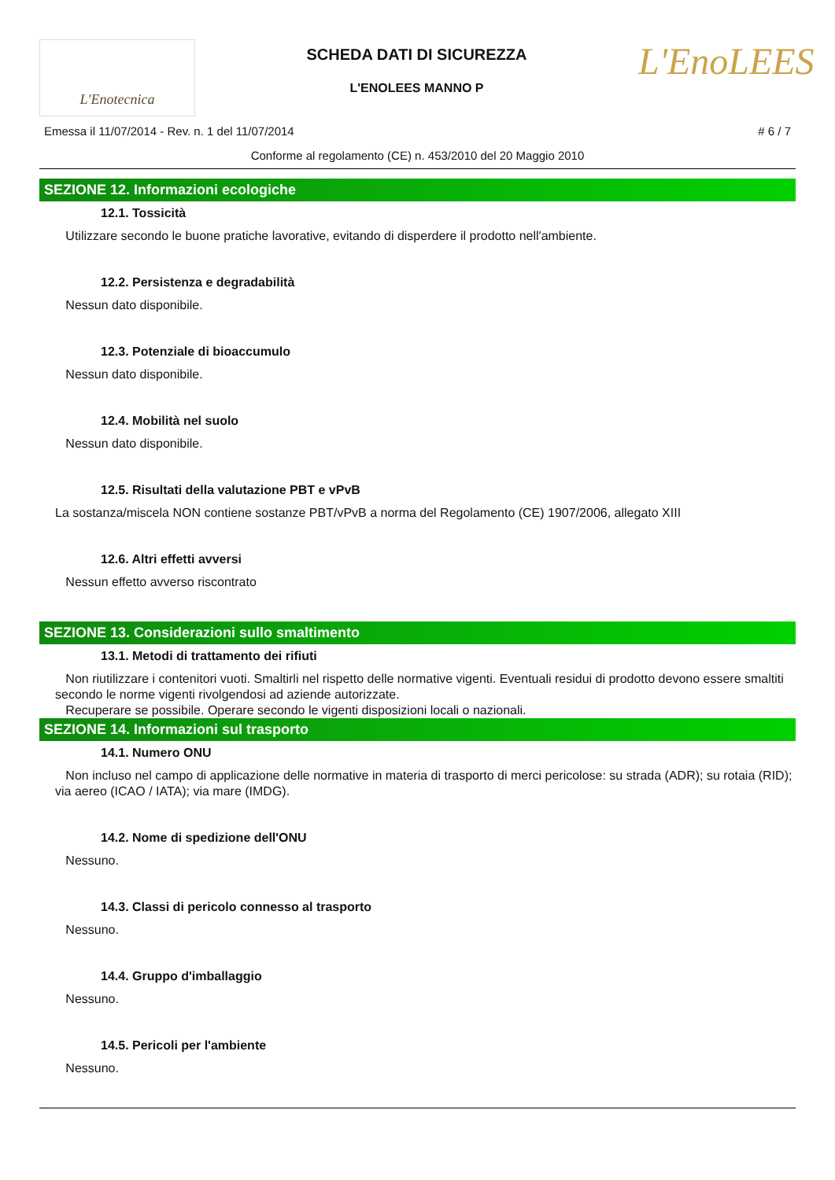L'Enotecnica
SCHEDA DATI DI SICUREZZA
L'ENOLEES MANNO P
L'EnoLEES
Emessa il 11/07/2014 - Rev. n. 1 del 11/07/2014 # 6 / 7
Conforme al regolamento (CE) n. 453/2010 del 20 Maggio 2010
SEZIONE 12. Informazioni ecologiche
12.1. Tossicità
Utilizzare secondo le buone pratiche lavorative, evitando di disperdere il prodotto nell'ambiente.
12.2. Persistenza e degradabilità
Nessun dato disponibile.
12.3. Potenziale di bioaccumulo
Nessun dato disponibile.
12.4. Mobilità nel suolo
Nessun dato disponibile.
12.5. Risultati della valutazione PBT e vPvB
La sostanza/miscela NON contiene sostanze PBT/vPvB a norma del Regolamento (CE) 1907/2006, allegato XIII
12.6. Altri effetti avversi
Nessun effetto avverso riscontrato
SEZIONE 13. Considerazioni sullo smaltimento
13.1. Metodi di trattamento dei rifiuti
Non riutilizzare i contenitori vuoti. Smaltirli nel rispetto delle normative vigenti. Eventuali residui di prodotto devono essere smaltiti secondo le norme vigenti rivolgendosi ad aziende autorizzate.
Recuperare se possibile. Operare secondo le vigenti disposizioni locali o nazionali.
SEZIONE 14. Informazioni sul trasporto
14.1. Numero ONU
Non incluso nel campo di applicazione delle normative in materia di trasporto di merci pericolose: su strada (ADR); su rotaia (RID); via aereo (ICAO / IATA); via mare (IMDG).
14.2. Nome di spedizione dell'ONU
Nessuno.
14.3. Classi di pericolo connesso al trasporto
Nessuno.
14.4. Gruppo d'imballaggio
Nessuno.
14.5. Pericoli per l'ambiente
Nessuno.